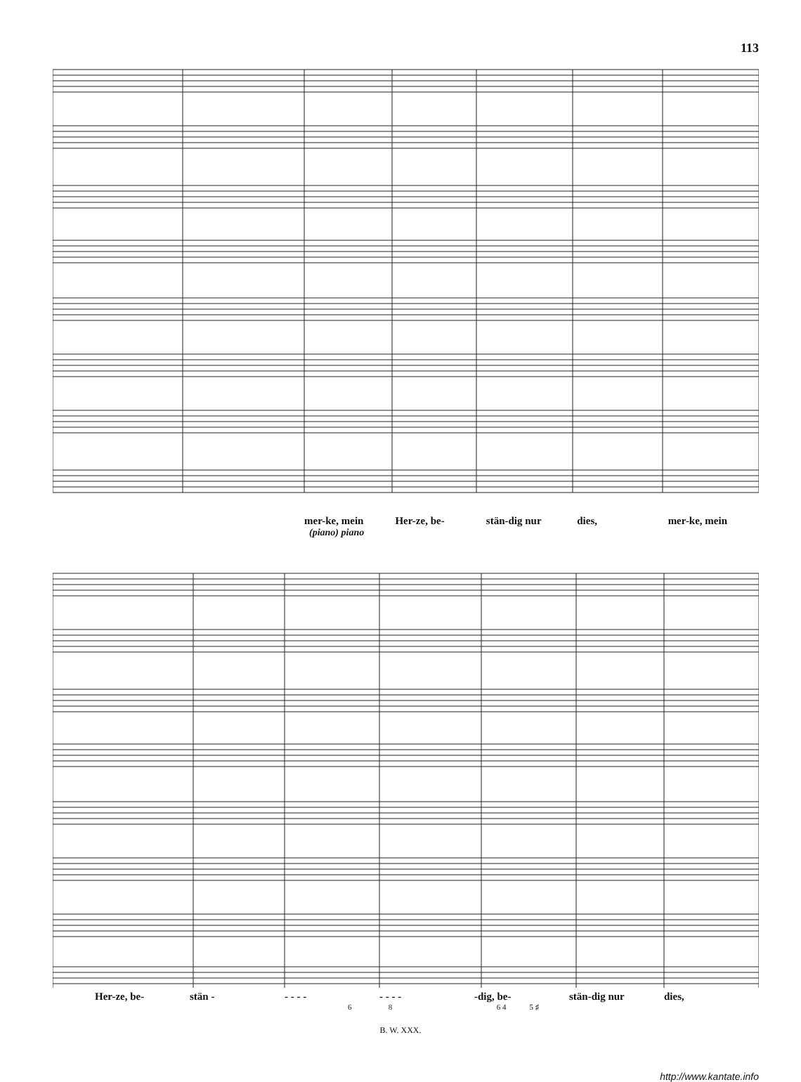113
mer-ke, mein Her-ze, be- stän-dig nur dies, mer-ke, mein
(piano) piano
Her-ze, be- stän - - - - - - - - - -dig, be- stän-dig nur dies,
6 8 6 4 5 ♯
B. W. XXX.
http://www.kantate.info